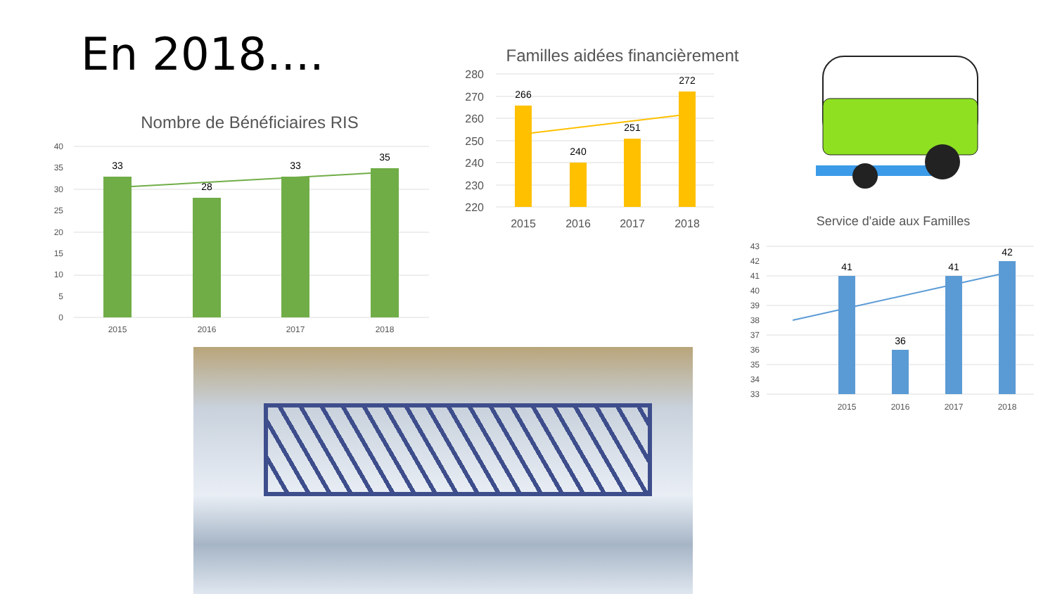En 2018....
Nombre de Bénéficiaires RIS
40
35
30
25
20
15
10
5
0
33
28
33
35
2015
2016
2017
2018
Familles aidées financièrement
280
270
260
250
240
230
220
266
240
251
272
2015
2016
2017
2018
Service d'aide aux Familles
43
42
41
40
39
38
37
36
35
34
33
41
36
41
42
2015
2016
2017
2018